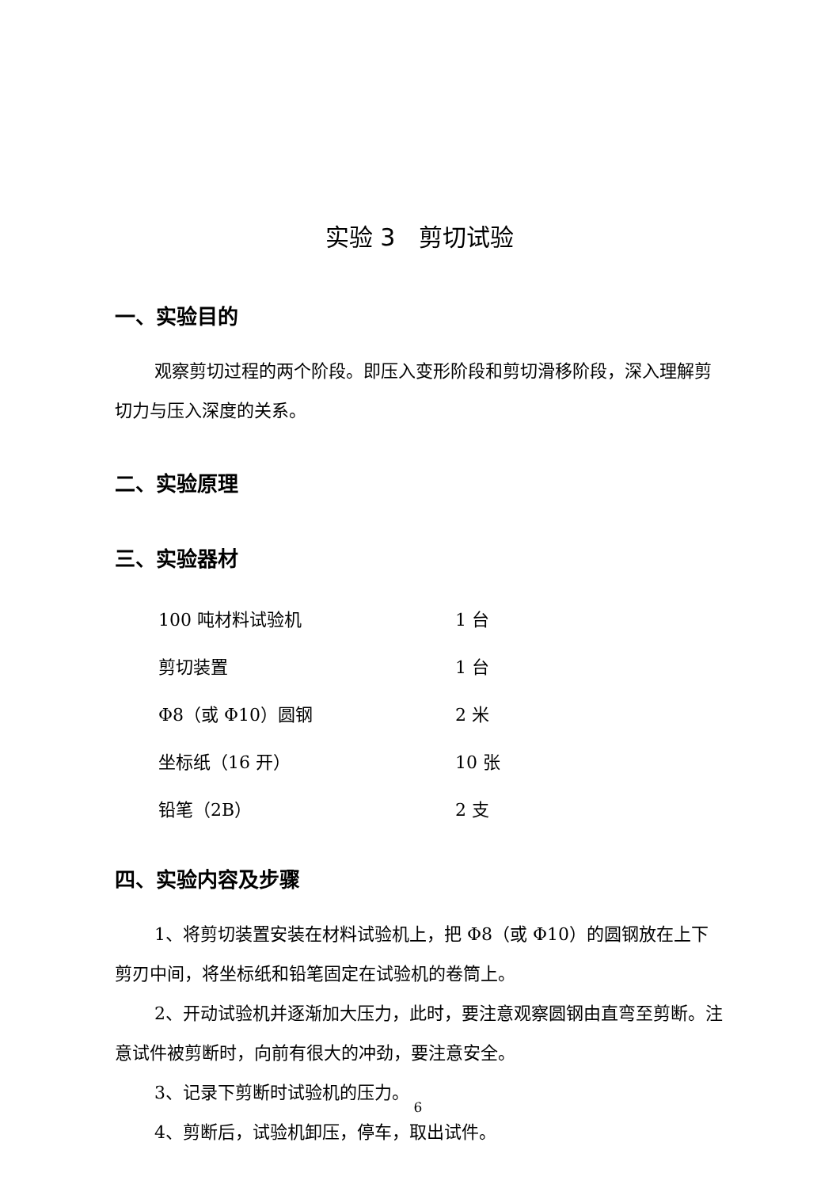实验 3　剪切试验
一、实验目的
观察剪切过程的两个阶段。即压入变形阶段和剪切滑移阶段，深入理解剪切力与压入深度的关系。
二、实验原理
三、实验器材
| 100 吨材料试验机 | 1 台 |
| 剪切装置 | 1 台 |
| Φ8（或 Φ10）圆钢 | 2 米 |
| 坐标纸（16 开） | 10 张 |
| 铅笔（2B） | 2 支 |
四、实验内容及步骤
1、将剪切装置安装在材料试验机上，把 Φ8（或 Φ10）的圆钢放在上下剪刃中间，将坐标纸和铅笔固定在试验机的卷筒上。
2、开动试验机并逐渐加大压力，此时，要注意观察圆钢由直弯至剪断。注意试件被剪断时，向前有很大的冲劲，要注意安全。
3、记录下剪断时试验机的压力。
4、剪断后，试验机卸压，停车，取出试件。
6